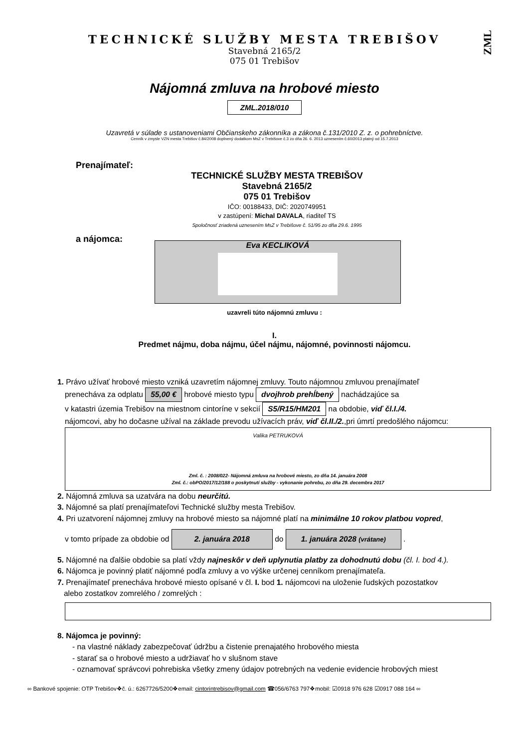ZML
TECHNICKÉ SLUŽBY MESTA TREBIŠOV
Stavebná 2165/2
075 01 Trebišov
Nájomná zmluva na hrobové miesto
ZML.2018/010
Uzavretá v súlade s ustanoveniami Občianskeho zákonníka a zákona č.131/2010 Z. z. o pohrebníctve.
Cenník v zmysle VZN mesta Trebišov č.84/2008 doplnený dodatkom MsZ v Trebišove č.3 zo dňa 26. 6. 2013 uznesením č.60/2013 platný od 15.7.2013
Prenajímateľ:
TECHNICKÉ SLUŽBY MESTA TREBIŠOV
Stavebná 2165/2
075 01 Trebišov
IČO: 00188433, DIČ: 2020749951
v zastúpení: Michal DAVALA, riaditeľ TS
Spoločnosť zriadená uznesením MsZ v Trebišove č. 51/95 zo dňa 29.6. 1995
a nájomca:
Eva KECLIKOVÁ
uzavreli túto nájomnú zmluvu :
I.
Predmet nájmu, doba nájmu, účel nájmu, nájomné, povinnosti nájomcu.
1. Právo užívať hrobové miesto vzniká uzavretím nájomnej zmluvy. Touto nájomnou zmluvou prenajímateľ
prenecháva za odplatu 55,00 € hrobové miesto typu dvojhrob prehĺbený nachádzajúce sa
v katastri územia Trebišov na miestnom cintoríne v sekcií S5/R15/HM201 na obdobie, viď čl.I./4.
nájomcovi, aby ho dočasne užíval na základe prevodu užívacích práv, viď čl.II./2.,pri úmrtí predošlého nájomcu:
Valika PETRUKOVÁ
Zml. č. : 2008/022- Nájomná zmluva na hrobové miesto, zo dňa 14. januára 2008
Zml. č.: obPO/2017/12/188 o poskytnutí služby - vykonanie pohrebu, zo dňa 29. decembra 2017
2. Nájomná zmluva sa uzatvára na dobu neurčitú.
3. Nájomné sa platí prenajímateľovi Technické služby mesta Trebišov.
4. Pri uzatvorení nájomnej zmluvy na hrobové miesto sa nájomné platí na minimálne 10 rokov platbou vopred,
v tomto prípade za obdobie od 2. januára 2018 do 1. januára 2028 (vrátane) .
5. Nájomné na ďalšie obdobie sa platí vždy najneskôr v deň uplynutia platby za dohodnutú dobu (čl. I. bod 4.).
6. Nájomca je povinný platiť nájomné podľa zmluvy a vo výške určenej cenníkom prenajímateľa.
7. Prenajímateľ prenecháva hrobové miesto opísané v čl. I. bod 1. nájomcovi na uloženie ľudských pozostatkov
alebo zostatkov zomrelého / zomrelých :
8. Nájomca je povinný:
- na vlastné náklady zabezpečovať údržbu a čistenie prenajatého hrobového miesta
- starať sa o hrobové miesto a udržiavať ho v slušnom stave
- oznamovať správcovi pohrebiska všetky zmeny údajov potrebných na vedenie evidencie hrobových miest
∞ Bankové spojenie: OTP Trebišov❖č. ú.: 6267726/5200❖email: cintorintrebisov@gmail.com ☎056/6763 797❖mobil: ☑0918 976 628 ☑0917 088 164 ∞